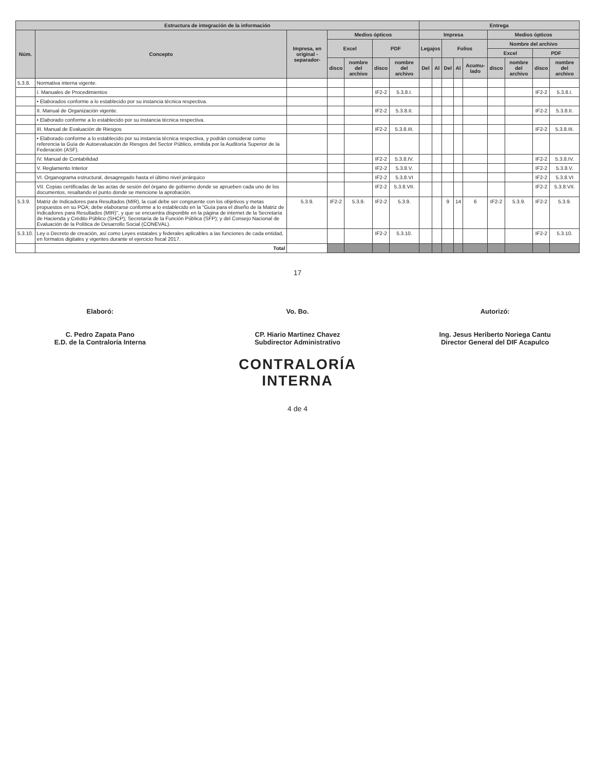| Estructura de integración de la información | | | | | | | Entrega | | | | | | | | |
| --- | --- | --- | --- | --- | --- | --- | --- | --- | --- | --- | --- | --- | --- | --- | --- |
| Núm. | Concepto | Impresa, en original -separador- | Medios ópticos | | | | Impresa | | | | | Medios ópticos | | | |
| | | | Excel | | PDF | | Legajos | | Folios | | | Nombre del archivo | | | |
| | | | | | | | | | | | | Excel | | PDF | |
| | | | disco | nombre del archivo | disco | nombre del archivo | Del | Al | Del | Al | Acumu-lado | disco | nombre del archivo | disco | nombre del archivo |
| 5.3.8. | Normativa interna vigente. | | | | | | | | | | | | | | |
| | I. Manuales de Procedimientos | | | | IF2-2 | 5.3.8.I. | | | | | | | | IF2-2 | 5.3.8.I. |
| | • Elaborados conforme a lo establecido por su instancia técnica respectiva. | | | | | | | | | | | | | | |
| | II. Manual de Organización vigente. | | | | IF2-2 | 5.3.8.II. | | | | | | | | IF2-2 | 5.3.8.II. |
| | • Elaborado conforme a lo establecido por su instancia técnica respectiva. | | | | | | | | | | | | | | |
| | III. Manual de Evaluación de Riesgos | | | | IF2-2 | 5.3.8.III. | | | | | | | | IF2-2 | 5.3.8.III. |
| | • Elaborado conforme a lo establecido por su instancia técnica respectiva, y podrán considerar como referencia la Guía de Autoevaluación de Riesgos del Sector Público, emitida por la Auditoría Superior de la Federación (ASF). | | | | | | | | | | | | | | |
| | IV. Manual de Contabilidad | | | | IF2-2 | 5.3.8.IV. | | | | | | | | IF2-2 | 5.3.8.IV. |
| | V. Reglamento Interior | | | | IF2-2 | 5.3.8.V. | | | | | | | | IF2-2 | 5.3.8.V. |
| | VI. Organograma estructural, desagregado hasta el último nivel jerárquico | | | | IF2-2 | 5.3.8.VI | | | | | | | | IF2-2 | 5.3.8.VI |
| | VII. Copias certificadas de las actas de sesión del órgano de gobierno donde se aprueben cada uno de los documentos, resaltando el punto donde se mencione la aprobación. | | | | IF2-2 | 5.3.8.VII. | | | | | | | | IF2-2 | 5.3.8.VII. |
| 5.3.9. | Matriz de Indicadores para Resultados (MIR), la cual debe ser congruente con los objetivos y metas propuestos en su POA; debe elaborarse conforme a lo establecido en la "Guía para el diseño de la Matriz de Indicadores para Resultados (MIR)", y que se encuentra disponible en la página de internet de la Secretaría de Hacienda y Crédito Público (SHCP); Secretaría de la Función Pública (SFP); y del Consejo Nacional de Evaluación de la Política de Desarrollo Social (CONEVAL). | 5.3.9. | IF2-2 | 5.3.9. | IF2-2 | 5.3.9. | | | 9 | 14 | 6 | IF2-2 | 5.3.9. | IF2-2 | 5.3.9. |
| 5.3.10. | Ley o Decreto de creación, así como Leyes estatales y federales aplicables a las funciones de cada entidad, en formatos digitales y vigentes durante el ejercicio fiscal 2017. | | | | IF2-2 | 5.3.10. | | | | | | | | IF2-2 | 5.3.10. |
| | Total | | | | | | | | | | | | | | |
17
Elaboró:
C. Pedro Zapata Pano
E.D. de la Contraloría Interna
Vo. Bo.
CP. Hiario Martinez Chavez
Subdirector Administrativo
Autorizó:
Ing. Jesus Heriberto Noriega Cantu
Director General del DIF Acapulco
CONTRALORÍA
INTERNA
4 de 4